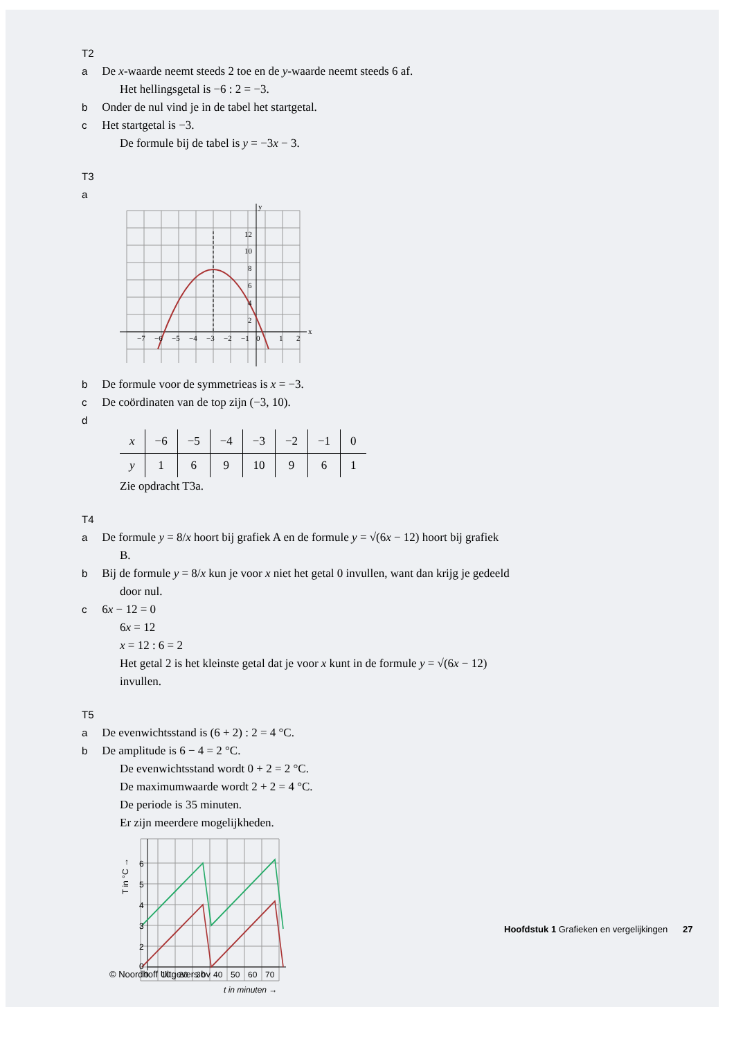T2 a De x-waarde neemt steeds 2 toe en de y-waarde neemt steeds 6 af.
Het hellingsgetal is −6 : 2 = −3.
b Onder de nul vind je in de tabel het startgetal.
c Het startgetal is −3.
De formule bij de tabel is y = −3x − 3.
T3 a
12
10
8
6
4
2
−7
−6
−5
−4
−3
−2
−1
0
1
2
y
x
b De formule voor de symmetrieas is x = −3.
c De coördinaten van de top zijn (−3, 10).
d
| x | −6 | −5 | −4 | −3 | −2 | −1 | 0 |
| y | 1 | 6 | 9 | 10 | 9 | 6 | 1 |
Zie opdracht T3a.
T4 a De formule y = 8/x hoort bij grafiek A en de formule y = √(6x − 12) hoort bij grafiek B.
b Bij de formule y = 8/x kun je voor x niet het getal 0 invullen, want dan krijg je gedeeld door nul.
c 6x − 12 = 0
6x = 12
x = 12 : 6 = 2
Het getal 2 is het kleinste getal dat je voor x kunt in de formule y = √(6x − 12) invullen.
T5 a De evenwichtsstand is (6 + 2) : 2 = 4 °C.
b De amplitude is 6 − 4 = 2 °C.
De evenwichtsstand wordt 0 + 2 = 2 °C.
De maximumwaarde wordt 2 + 2 = 4 °C.
De periode is 35 minuten.
Er zijn meerdere mogelijkheden.
6
5
4
3
2
0
0
10
20
30
40
50
60
70
t in minuten →
T in °C →
Hoofdstuk 1 Grafieken en vergelijkingen 27
© Noordhoff Uitgevers bv